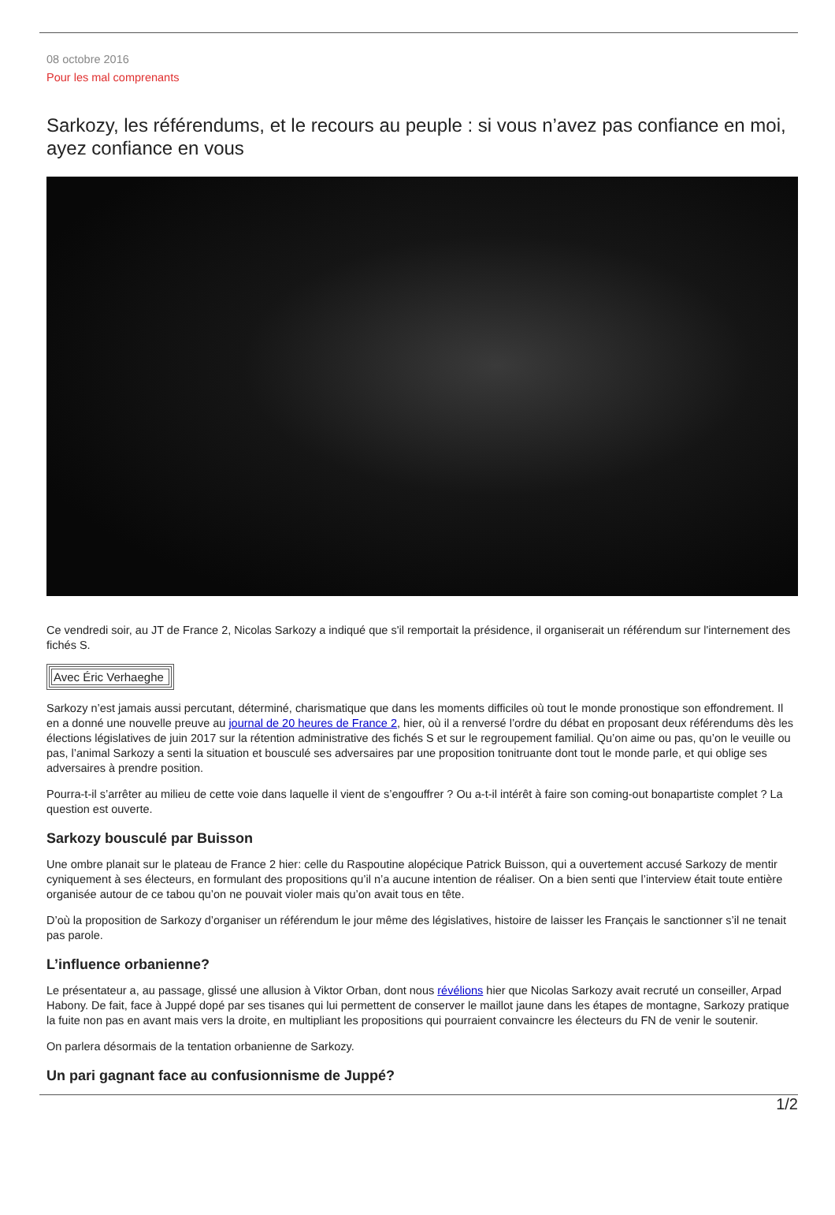08 octobre 2016
Pour les mal comprenants
Sarkozy, les référendums, et le recours au peuple : si vous n’avez pas confiance en moi, ayez confiance en vous
Ce vendredi soir, au JT de France 2, Nicolas Sarkozy a indiqué que s'il remportait la présidence, il organiserait un référendum sur l'internement des fichés S.
| Avec Éric Verhaeghe |
Sarkozy n’est jamais aussi percutant, déterminé, charismatique que dans les moments difficiles où tout le monde pronostique son effondrement. Il en a donné une nouvelle preuve au journal de 20 heures de France 2, hier, où il a renversé l’ordre du débat en proposant deux référendums dès les élections législatives de juin 2017 sur la rétention administrative des fichés S et sur le regroupement familial. Qu’on aime ou pas, qu’on le veuille ou pas, l’animal Sarkozy a senti la situation et bousculé ses adversaires par une proposition tonitruante dont tout le monde parle, et qui oblige ses adversaires à prendre position.
Pourra-t-il s’arrêter au milieu de cette voie dans laquelle il vient de s’engouffrer ? Ou a-t-il intérêt à faire son coming-out bonapartiste complet ? La question est ouverte.
Sarkozy bousculé par Buisson
Une ombre planait sur le plateau de France 2 hier: celle du Raspoutine alopécique Patrick Buisson, qui a ouvertement accusé Sarkozy de mentir cyniquement à ses électeurs, en formulant des propositions qu’il n’a aucune intention de réaliser. On a bien senti que l’interview était toute entière organisée autour de ce tabou qu’on ne pouvait violer mais qu’on avait tous en tête.
D’où la proposition de Sarkozy d’organiser un référendum le jour même des législatives, histoire de laisser les Français le sanctionner s’il ne tenait pas parole.
L’influence orbanienne?
Le présentateur a, au passage, glissé une allusion à Viktor Orban, dont nous révélions hier que Nicolas Sarkozy avait recruté un conseiller, Arpad Habony. De fait, face à Juppé dopé par ses tisanes qui lui permettent de conserver le maillot jaune dans les étapes de montagne, Sarkozy pratique la fuite non pas en avant mais vers la droite, en multipliant les propositions qui pourraient convaincre les électeurs du FN de venir le soutenir.
On parlera désormais de la tentation orbanienne de Sarkozy.
Un pari gagnant face au confusionnisme de Juppé?
1/2